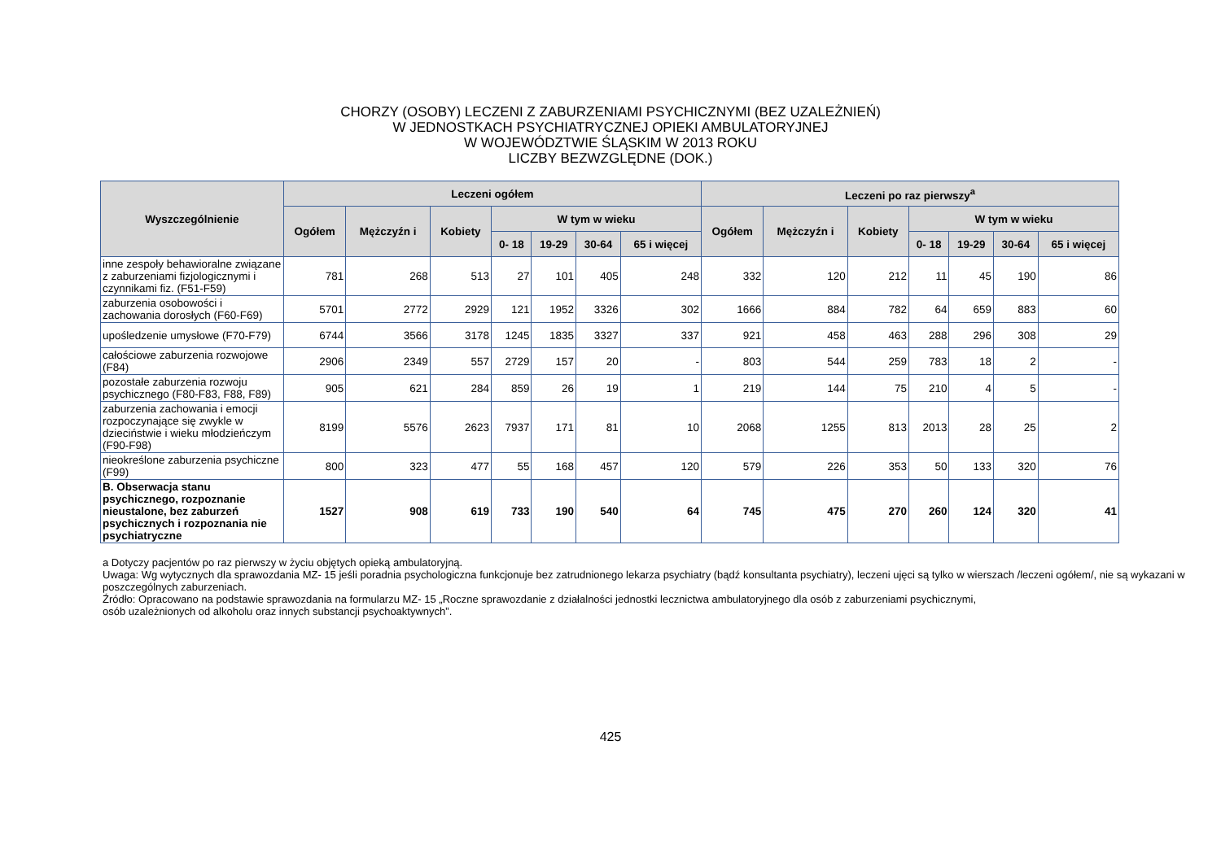CHORZY (OSOBY) LECZENI Z ZABURZENIAMI PSYCHICZNYMI (BEZ UZALEŻNIEŃ)
W JEDNOSTKACH PSYCHIATRYCZNEJ OPIEKI AMBULATORYJNEJ
W WOJEWÓDZTWIE ŚLĄSKIM W 2013 ROKU
LICZBY BEZWZGLĘDNE (DOK.)
| Wyszczególnienie | Leczeni ogółem | | | | | | | Leczeni po raz pierwszy<sup>a</sup> | | | | | | |
| --- | --- | --- | --- | --- | --- | --- | --- | --- | --- | --- | --- | --- | --- | --- |
| | Ogółem | Mężczyźn i | Kobiety | W tym w wieku | | | | Ogółem | Mężczyźn i | Kobiety | W tym w wieku | | | |
| | | | | 0- 18 | 19-29 | 30-64 | 65 i więcej | | | | 0- 18 | 19-29 | 30-64 | 65 i więcej |
| inne zespoły behawioralne związane z zaburzeniami fizjologicznymi i czynnikami fiz. (F51-F59) | 781 | 268 | 513 | 27 | 101 | 405 | 248 | 332 | 120 | 212 | 11 | 45 | 190 | 86 |
| zaburzenia osobowości i zachowania dorosłych (F60-F69) | 5701 | 2772 | 2929 | 121 | 1952 | 3326 | 302 | 1666 | 884 | 782 | 64 | 659 | 883 | 60 |
| upośledzenie umysłowe (F70-F79) | 6744 | 3566 | 3178 | 1245 | 1835 | 3327 | 337 | 921 | 458 | 463 | 288 | 296 | 308 | 29 |
| całościowe zaburzenia rozwojowe (F84) | 2906 | 2349 | 557 | 2729 | 157 | 20 | - | 803 | 544 | 259 | 783 | 18 | 2 | - |
| pozostałe zaburzenia rozwoju psychicznego (F80-F83, F88, F89) | 905 | 621 | 284 | 859 | 26 | 19 | 1 | 219 | 144 | 75 | 210 | 4 | 5 | - |
| zaburzenia zachowania i emocji rozpoczynające się zwykle w dzieciństwie i wieku młodzieńczym (F90-F98) | 8199 | 5576 | 2623 | 7937 | 171 | 81 | 10 | 2068 | 1255 | 813 | 2013 | 28 | 25 | 2 |
| nieokreślone zaburzenia psychiczne (F99) | 800 | 323 | 477 | 55 | 168 | 457 | 120 | 579 | 226 | 353 | 50 | 133 | 320 | 76 |
| B. Obserwacja stanu psychicznego, rozpoznanie nieustalone, bez zaburzeń psychicznych i rozpoznania nie psychiatryczne | 1527 | 908 | 619 | 733 | 190 | 540 | 64 | 745 | 475 | 270 | 260 | 124 | 320 | 41 |
a Dotyczy pacjentów po raz pierwszy w życiu objętych opieką ambulatoryjną.
Uwaga: Wg wytycznych dla sprawozdania MZ- 15 jeśli poradnia psychologiczna funkcjonuje bez zatrudnionego lekarza psychiatry (bądź konsultanta psychiatry), leczeni ujęci są tylko w wierszach /leczeni ogółem/, nie są wykazani w poszczególnych zaburzeniach.
Źródło: Opracowano na podstawie sprawozdania na formularzu MZ- 15 „Roczne sprawozdanie z działalności jednostki lecznictwa ambulatoryjnego dla osób z zaburzeniami psychicznymi,
osób uzależnionych od alkoholu oraz innych substancji psychoaktywnych”.
425